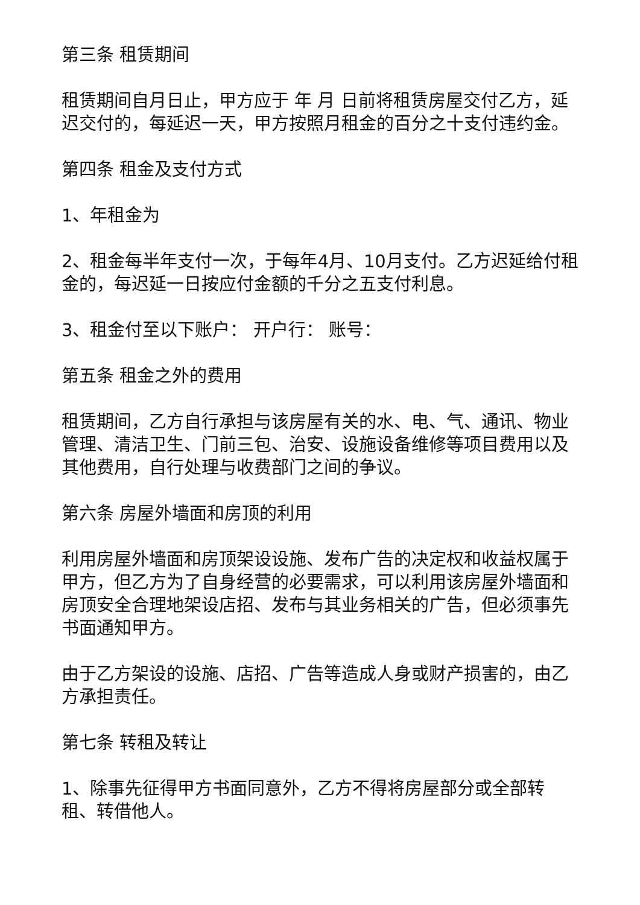第三条 租赁期间
租赁期间自月日止，甲方应于 年 月 日前将租赁房屋交付乙方，延迟交付的，每延迟一天，甲方按照月租金的百分之十支付违约金。
第四条 租金及支付方式
1、年租金为
2、租金每半年支付一次，于每年4月、10月支付。乙方迟延给付租金的，每迟延一日按应付金额的千分之五支付利息。
3、租金付至以下账户： 开户行： 账号：
第五条 租金之外的费用
租赁期间，乙方自行承担与该房屋有关的水、电、气、通讯、物业管理、清洁卫生、门前三包、治安、设施设备维修等项目费用以及其他费用，自行处理与收费部门之间的争议。
第六条 房屋外墙面和房顶的利用
利用房屋外墙面和房顶架设设施、发布广告的决定权和收益权属于甲方，但乙方为了自身经营的必要需求，可以利用该房屋外墙面和房顶安全合理地架设店招、发布与其业务相关的广告，但必须事先书面通知甲方。
由于乙方架设的设施、店招、广告等造成人身或财产损害的，由乙方承担责任。
第七条 转租及转让
1、除事先征得甲方书面同意外，乙方不得将房屋部分或全部转租、转借他人。